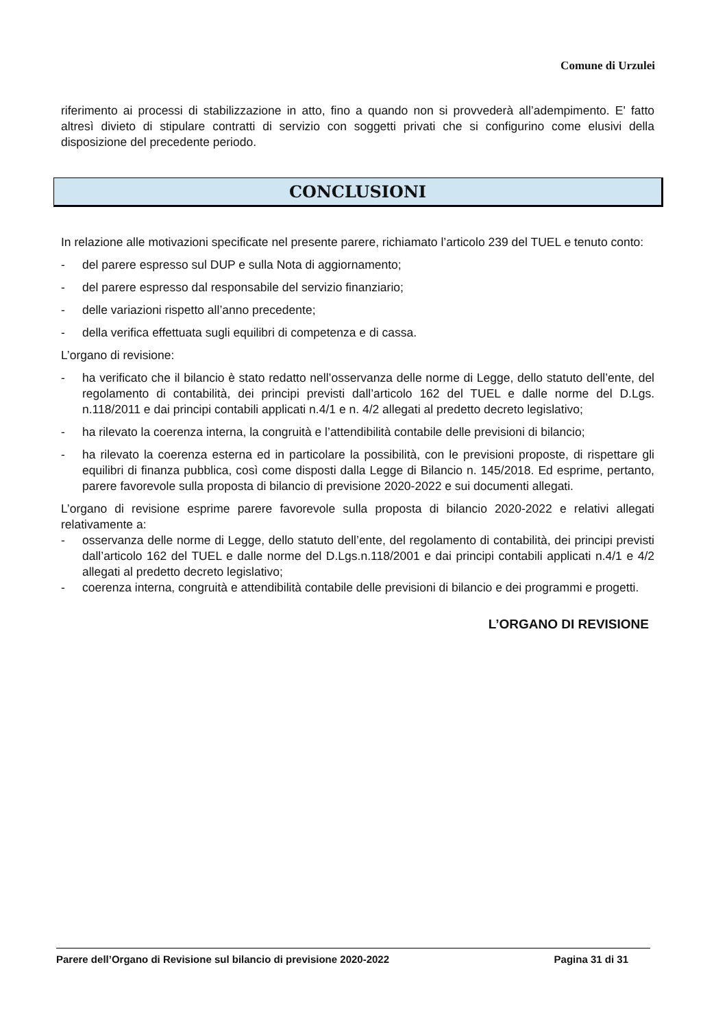Comune di Urzulei
riferimento ai processi di stabilizzazione in atto, fino a quando non si provvederà all’adempimento. E' fatto altresì divieto di stipulare contratti di servizio con soggetti privati che si configurino come elusivi della disposizione del precedente periodo.
CONCLUSIONI
In relazione alle motivazioni specificate nel presente parere, richiamato l’articolo 239 del TUEL e tenuto conto:
- del parere espresso sul DUP e sulla Nota di aggiornamento;
- del parere espresso dal responsabile del servizio finanziario;
- delle variazioni rispetto all’anno precedente;
- della verifica effettuata sugli equilibri di competenza e di cassa.
L’organo di revisione:
- ha verificato che il bilancio è stato redatto nell’osservanza delle norme di Legge, dello statuto dell’ente, del regolamento di contabilità, dei principi previsti dall’articolo 162 del TUEL e dalle norme del D.Lgs. n.118/2011 e dai principi contabili applicati n.4/1 e n. 4/2 allegati al predetto decreto legislativo;
- ha rilevato la coerenza interna, la congruità e l’attendibilità contabile delle previsioni di bilancio;
- ha rilevato la coerenza esterna ed in particolare la possibilità, con le previsioni proposte, di rispettare gli equilibri di finanza pubblica, così come disposti dalla Legge di Bilancio n. 145/2018. Ed esprime, pertanto, parere favorevole sulla proposta di bilancio di previsione 2020-2022 e sui documenti allegati.
L’organo di revisione esprime parere favorevole sulla proposta di bilancio 2020-2022 e relativi allegati relativamente a:
- osservanza delle norme di Legge, dello statuto dell’ente, del regolamento di contabilità, dei principi previsti dall’articolo 162 del TUEL e dalle norme del D.Lgs.n.118/2001 e dai principi contabili applicati n.4/1 e 4/2 allegati al predetto decreto legislativo;
- coerenza interna, congruità e attendibilità contabile delle previsioni di bilancio e dei programmi e progetti.
L’ORGANO DI REVISIONE
Parere dell’Organo di Revisione sul bilancio di previsione 2020-2022 Pagina 31 di 31